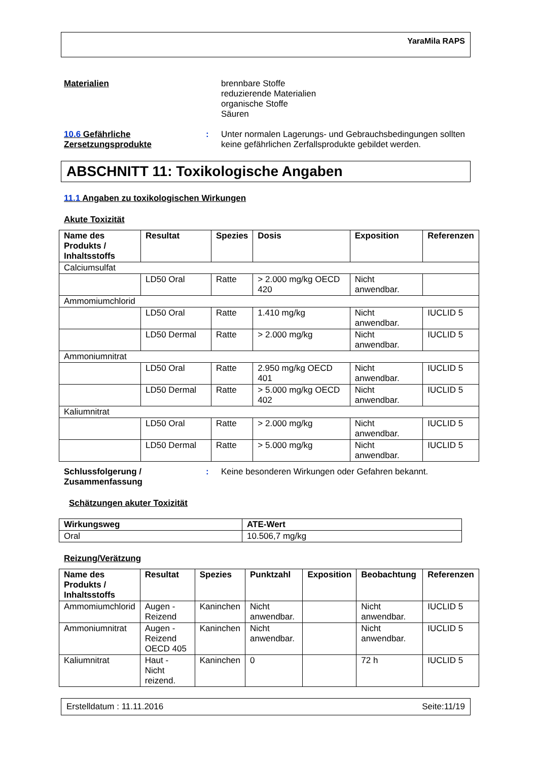YaraMila RAPS
Materialien
brennbare Stoffe
reduzierende Materialien
organische Stoffe
Säuren
10.6 Gefährliche Zersetzungsprodukte
: Unter normalen Lagerungs- und Gebrauchsbedingungen sollten keine gefährlichen Zerfallsprodukte gebildet werden.
ABSCHNITT 11: Toxikologische Angaben
11.1 Angaben zu toxikologischen Wirkungen
Akute Toxizität
| Name des Produkts / Inhaltsstoffs | Resultat | Spezies | Dosis | Exposition | Referenzen |
| --- | --- | --- | --- | --- | --- |
| Calciumsulfat | | | | | |
| | LD50 Oral | Ratte | > 2.000 mg/kg OECD 420 | Nicht anwendbar. | |
| Ammomiumchlorid | | | | | |
| | LD50 Oral | Ratte | 1.410 mg/kg | Nicht anwendbar. | IUCLID 5 |
| | LD50 Dermal | Ratte | > 2.000 mg/kg | Nicht anwendbar. | IUCLID 5 |
| Ammoniumnitrat | | | | | |
| | LD50 Oral | Ratte | 2.950 mg/kg OECD 401 | Nicht anwendbar. | IUCLID 5 |
| | LD50 Dermal | Ratte | > 5.000 mg/kg OECD 402 | Nicht anwendbar. | IUCLID 5 |
| Kaliumnitrat | | | | | |
| | LD50 Oral | Ratte | > 2.000 mg/kg | Nicht anwendbar. | IUCLID 5 |
| | LD50 Dermal | Ratte | > 5.000 mg/kg | Nicht anwendbar. | IUCLID 5 |
Schlussfolgerung / Zusammenfassung
: Keine besonderen Wirkungen oder Gefahren bekannt.
Schätzungen akuter Toxizität
| Wirkungsweg | ATE-Wert |
| --- | --- |
| Oral | 10.506,7 mg/kg |
Reizung/Verätzung
| Name des Produkts / Inhaltsstoffs | Resultat | Spezies | Punktzahl | Exposition | Beobachtung | Referenzen |
| --- | --- | --- | --- | --- | --- | --- |
| Ammomiumchlorid | Augen - Reizend | Kaninchen | Nicht anwendbar. | | Nicht anwendbar. | IUCLID 5 |
| Ammoniumnitrat | Augen - Reizend OECD 405 | Kaninchen | Nicht anwendbar. | | Nicht anwendbar. | IUCLID 5 |
| Kaliumnitrat | Haut - Nicht reizend. | Kaninchen | 0 | | 72 h | IUCLID 5 |
Erstelldatum : 11.11.2016 Seite:11/19